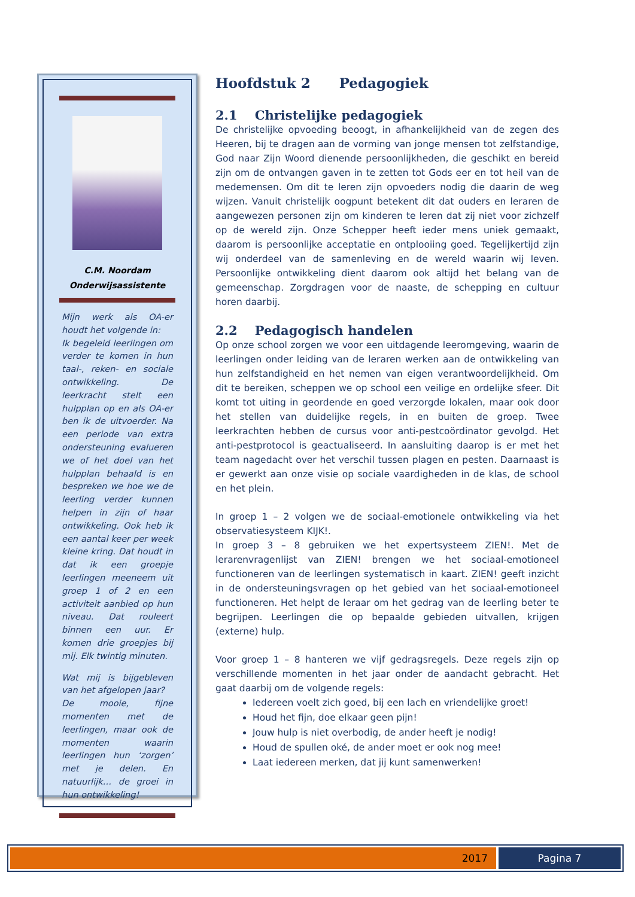C.M. Noordam
Onderwijsassistente
Mijn werk als OA-er houdt het volgende in:
Ik begeleid leerlingen om verder te komen in hun taal-, reken- en sociale ontwikkeling. De leerkracht stelt een hulpplan op en als OA-er ben ik de uitvoerder. Na een periode van extra ondersteuning evalueren we of het doel van het hulpplan behaald is en bespreken we hoe we de leerling verder kunnen helpen in zijn of haar ontwikkeling. Ook heb ik een aantal keer per week kleine kring. Dat houdt in dat ik een groepje leerlingen meeneem uit groep 1 of 2 en een activiteit aanbied op hun niveau. Dat rouleert binnen een uur. Er komen drie groepjes bij mij. Elk twintig minuten.
Wat mij is bijgebleven van het afgelopen jaar?
De mooie, fijne momenten met de leerlingen, maar ook de momenten waarin leerlingen hun ‘zorgen’ met je delen. En natuurlijk… de groei in hun ontwikkeling!
Hoofdstuk 2 Pedagogiek
2.1 Christelijke pedagogiek
De christelijke opvoeding beoogt, in afhankelijkheid van de zegen des Heeren, bij te dragen aan de vorming van jonge mensen tot zelfstandige, God naar Zijn Woord dienende persoonlijkheden, die geschikt en bereid zijn om de ontvangen gaven in te zetten tot Gods eer en tot heil van de medemensen. Om dit te leren zijn opvoeders nodig die daarin de weg wijzen. Vanuit christelijk oogpunt betekent dit dat ouders en leraren de aangewezen personen zijn om kinderen te leren dat zij niet voor zichzelf op de wereld zijn. Onze Schepper heeft ieder mens uniek gemaakt, daarom is persoonlijke acceptatie en ontplooiing goed. Tegelijkertijd zijn wij onderdeel van de samenleving en de wereld waarin wij leven. Persoonlijke ontwikkeling dient daarom ook altijd het belang van de gemeenschap. Zorgdragen voor de naaste, de schepping en cultuur horen daarbij.
2.2 Pedagogisch handelen
Op onze school zorgen we voor een uitdagende leeromgeving, waarin de leerlingen onder leiding van de leraren werken aan de ontwikkeling van hun zelfstandigheid en het nemen van eigen verantwoordelijkheid. Om dit te bereiken, scheppen we op school een veilige en ordelijke sfeer. Dit komt tot uiting in geordende en goed verzorgde lokalen, maar ook door het stellen van duidelijke regels, in en buiten de groep. Twee leerkrachten hebben de cursus voor anti-pestcoördinator gevolgd. Het anti-pestprotocol is geactualiseerd. In aansluiting daarop is er met het team nagedacht over het verschil tussen plagen en pesten. Daarnaast is er gewerkt aan onze visie op sociale vaardigheden in de klas, de school en het plein.
In groep 1 – 2 volgen we de sociaal-emotionele ontwikkeling via het observatiesysteem KIJK!.
In groep 3 – 8 gebruiken we het expertsysteem ZIEN!. Met de lerarenvragenlijst van ZIEN! brengen we het sociaal-emotioneel functioneren van de leerlingen systematisch in kaart. ZIEN! geeft inzicht in de ondersteuningsvragen op het gebied van het sociaal-emotioneel functioneren. Het helpt de leraar om het gedrag van de leerling beter te begrijpen. Leerlingen die op bepaalde gebieden uitvallen, krijgen (externe) hulp.
Voor groep 1 – 8 hanteren we vijf gedragsregels. Deze regels zijn op verschillende momenten in het jaar onder de aandacht gebracht. Het gaat daarbij om de volgende regels:
Iedereen voelt zich goed, bij een lach en vriendelijke groet!
Houd het fijn, doe elkaar geen pijn!
Jouw hulp is niet overbodig, de ander heeft je nodig!
Houd de spullen oké, de ander moet er ook nog mee!
Laat iedereen merken, dat jij kunt samenwerken!
2017 Pagina 7